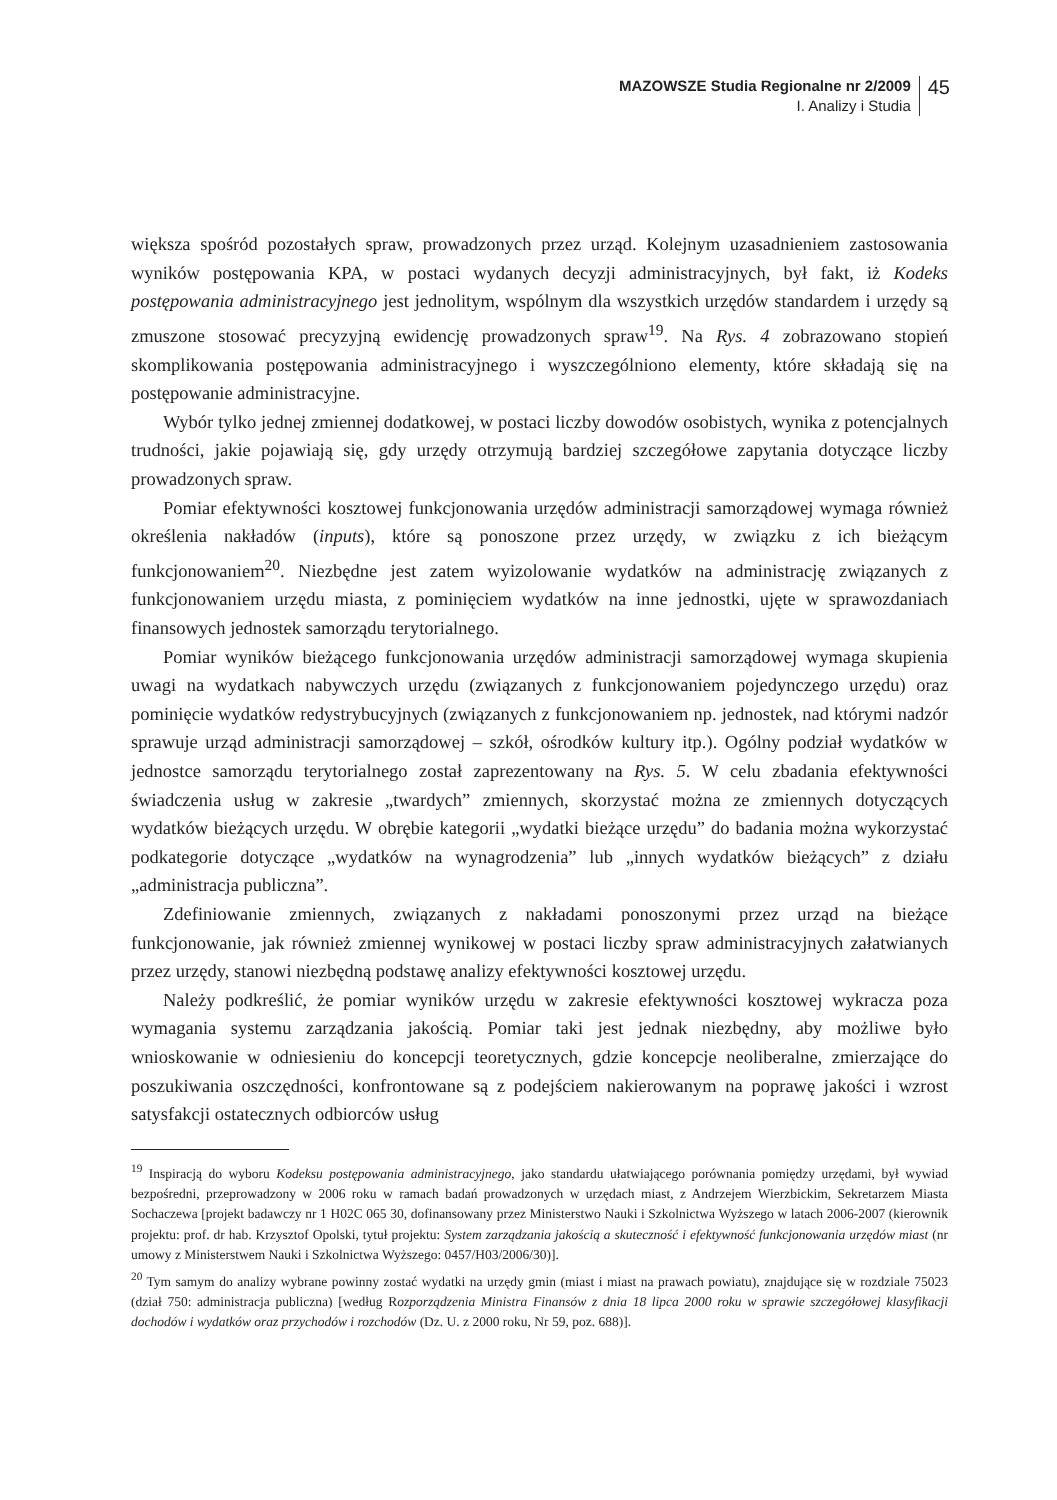MAZOWSZE Studia Regionalne nr 2/2009
I. Analizy i Studia
45
większa spośród pozostałych spraw, prowadzonych przez urząd. Kolejnym uzasadnieniem zastosowania wyników postępowania KPA, w postaci wydanych decyzji administracyjnych, był fakt, iż Kodeks postępowania administracyjnego jest jednolitym, wspólnym dla wszystkich urzędów standardem i urzędy są zmuszone stosować precyzyjną ewidencję prowadzonych spraw<sup>19</sup>. Na Rys. 4 zobrazowano stopień skomplikowania postępowania administracyjnego i wyszczególniono elementy, które składają się na postępowanie administracyjne.
Wybór tylko jednej zmiennej dodatkowej, w postaci liczby dowodów osobistych, wynika z potencjalnych trudności, jakie pojawiają się, gdy urzędy otrzymują bardziej szczegółowe zapytania dotyczące liczby prowadzonych spraw.
Pomiar efektywności kosztowej funkcjonowania urzędów administracji samorządowej wymaga również określenia nakładów (inputs), które są ponoszone przez urzędy, w związku z ich bieżącym funkcjonowaniem<sup>20</sup>. Niezbędne jest zatem wyizolowanie wydatków na administrację związanych z funkcjonowaniem urzędu miasta, z pominięciem wydatków na inne jednostki, ujęte w sprawozdaniach finansowych jednostek samorządu terytorialnego.
Pomiar wyników bieżącego funkcjonowania urzędów administracji samorządowej wymaga skupienia uwagi na wydatkach nabywczych urzędu (związanych z funkcjonowaniem pojedynczego urzędu) oraz pominięcie wydatków redystrybucyjnych (związanych z funkcjonowaniem np. jednostek, nad którymi nadzór sprawuje urząd administracji samorządowej – szkół, ośrodków kultury itp.). Ogólny podział wydatków w jednostce samorządu terytorialnego został zaprezentowany na Rys. 5. W celu zbadania efektywności świadczenia usług w zakresie „twardych” zmiennych, skorzystać można ze zmiennych dotyczących wydatków bieżących urzędu. W obrębie kategorii „wydatki bieżące urzędu” do badania można wykorzystać podkategorie dotyczące „wydatków na wynagrodzenia” lub „innych wydatków bieżących” z działu „administracja publiczna”.
Zdefiniowanie zmiennych, związanych z nakładami ponoszonymi przez urząd na bieżące funkcjonowanie, jak również zmiennej wynikowej w postaci liczby spraw administracyjnych załatwianych przez urzędy, stanowi niezbędną podstawę analizy efektywności kosztowej urzędu.
Należy podkreślić, że pomiar wyników urzędu w zakresie efektywności kosztowej wykracza poza wymagania systemu zarządzania jakością. Pomiar taki jest jednak niezbędny, aby możliwe było wnioskowanie w odniesieniu do koncepcji teoretycznych, gdzie koncepcje neoliberalne, zmierzające do poszukiwania oszczędności, konfrontowane są z podejściem nakierowanym na poprawę jakości i wzrost satysfakcji ostatecznych odbiorców usług
<sup>19</sup> Inspiracją do wyboru Kodeksu postępowania administracyjnego, jako standardu ułatwiającego porównania pomiędzy urzędami, był wywiad bezpośredni, przeprowadzony w 2006 roku w ramach badań prowadzonych w urzędach miast, z Andrzejem Wierzbickim, Sekretarzem Miasta Sochaczewa [projekt badawczy nr 1 H02C 065 30, dofinansowany przez Ministerstwo Nauki i Szkolnictwa Wyższego w latach 2006-2007 (kierownik projektu: prof. dr hab. Krzysztof Opolski, tytuł projektu: System zarządzania jakością a skuteczność i efektywność funkcjonowania urzędów miast (nr umowy z Ministerstwem Nauki i Szkolnictwa Wyższego: 0457/H03/2006/30)].
<sup>20</sup> Tym samym do analizy wybrane powinny zostać wydatki na urzędy gmin (miast i miast na prawach powiatu), znajdujące się w rozdziale 75023 (dział 750: administracja publiczna) [według Rozporządzenia Ministra Finansów z dnia 18 lipca 2000 roku w sprawie szczegółowej klasyfikacji dochodów i wydatków oraz przychodów i rozchodów (Dz. U. z 2000 roku, Nr 59, poz. 688)].